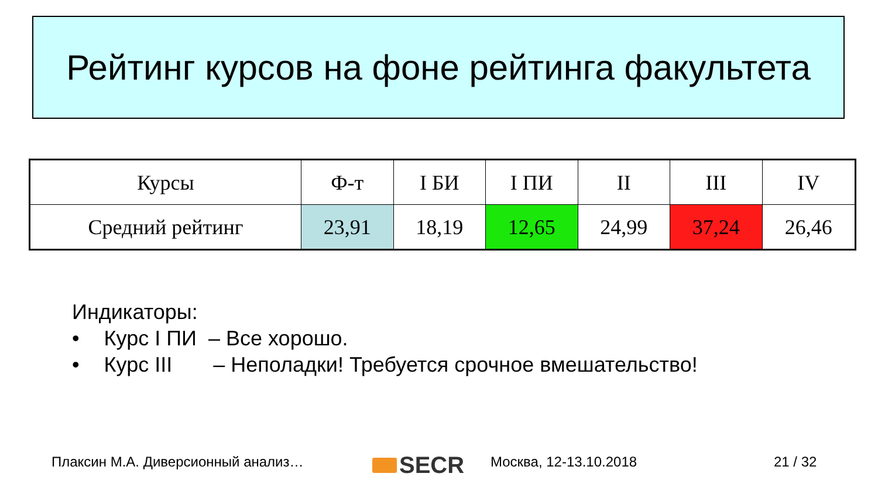Рейтинг курсов на фоне рейтинга факультета
| Курсы | Ф-т | I БИ | I ПИ | II | III | IV |
| --- | --- | --- | --- | --- | --- | --- |
| Средний рейтинг | 23,91 | 18,19 | 12,65 | 24,99 | 37,24 | 26,46 |
Индикаторы:
• Курс I ПИ – Все хорошо.
• Курс III – Неполадки! Требуется срочное вмешательство!
Плаксин М.А. Диверсионный анализ…
SECR Москва, 12-13.10.2018 21 / 32